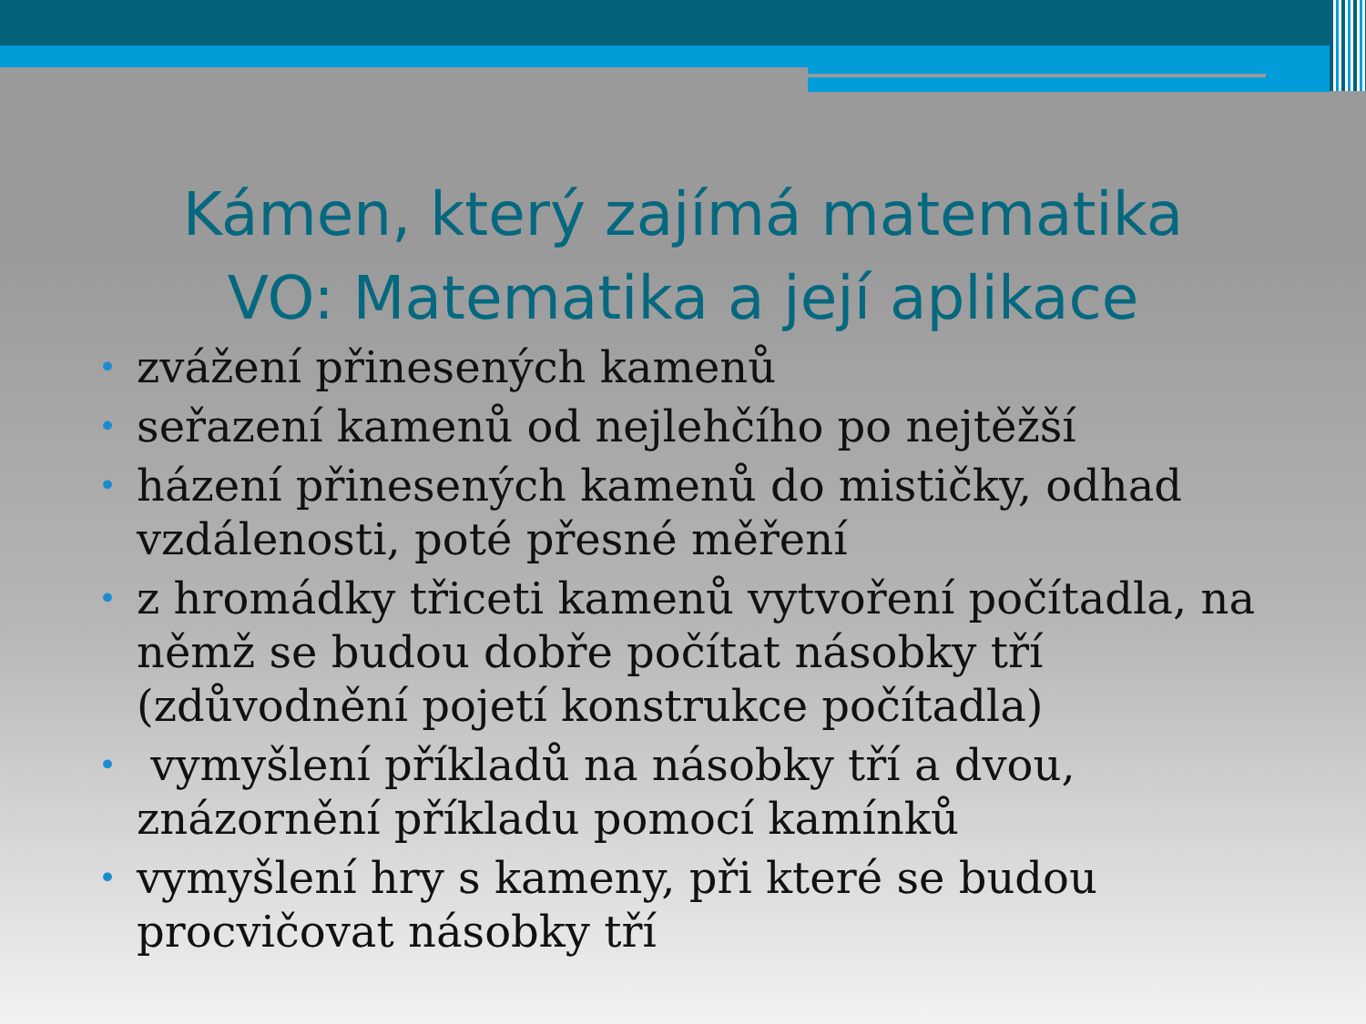Kámen, který zajímá matematika
VO: Matematika a její aplikace
• zvážení přinesených kamenů
• seřazení kamenů od nejlehčího po nejtěžší
• házení přinesených kamenů do mističky, odhad vzdálenosti, poté přesné měření
• z hromádky třiceti kamenů vytvoření počítadla, na němž se budou dobře počítat násobky tří (zdůvodnění pojetí konstrukce počítadla)
• vymyšlení příkladů na násobky tří a dvou, znázornění příkladu pomocí kamínků
• vymyšlení hry s kameny, při které se budou procvičovat násobky tří